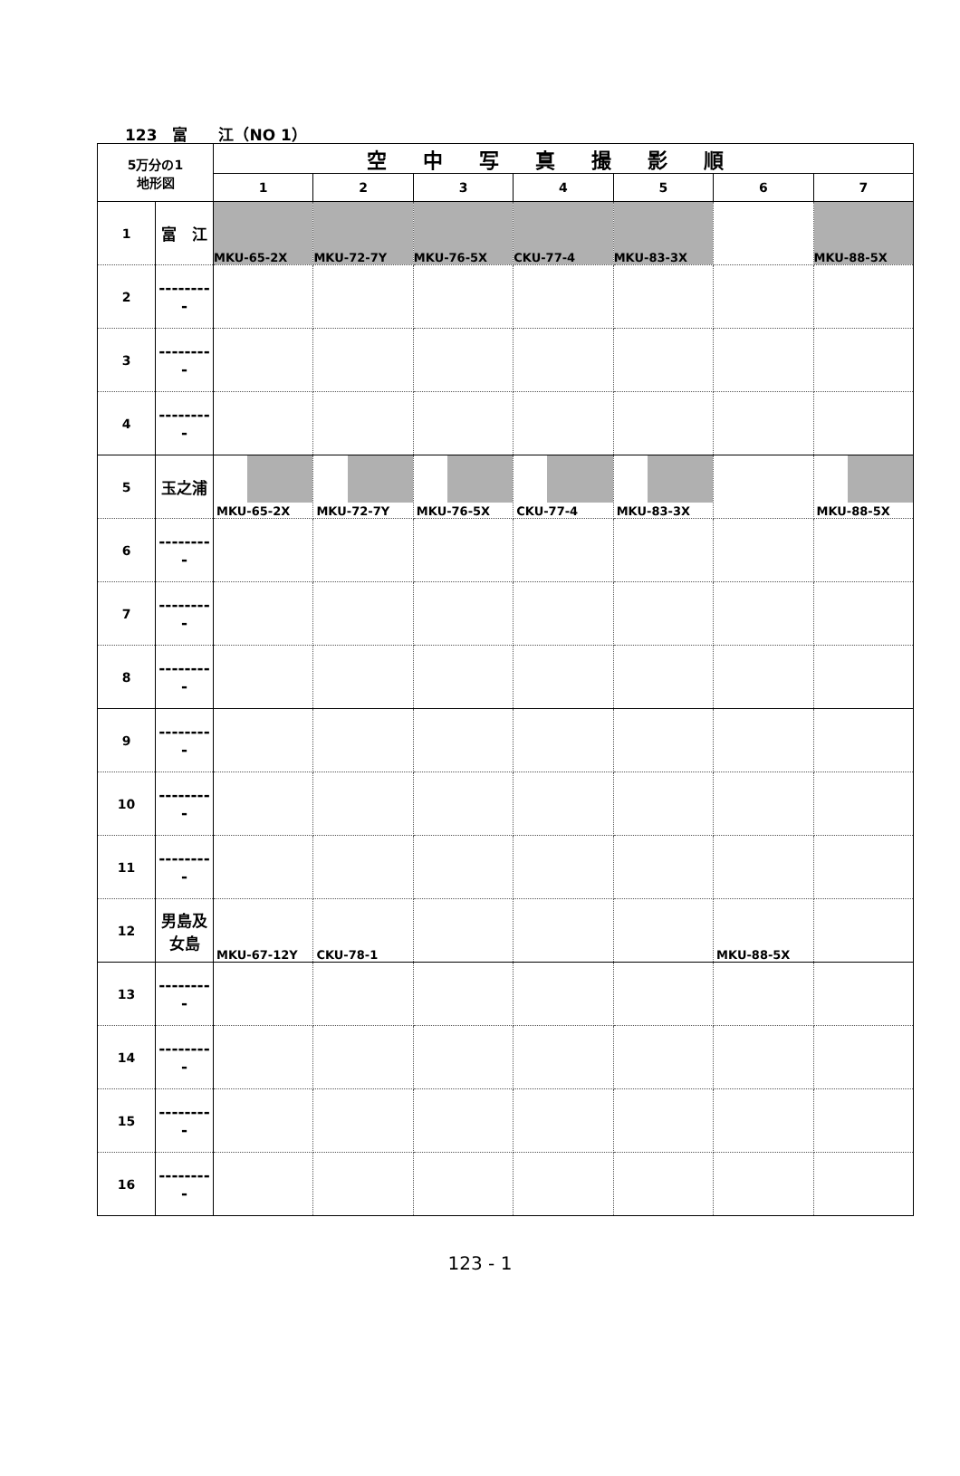123　富　　江（NO 1）
| 5万分の1 地形図 | | 空中写真撮影順 | | | | | | |
| --- | --- | --- | --- | --- | --- | --- | --- | --- |
| | | 1 | 2 | 3 | 4 | 5 | 6 | 7 |
| 1 | 富 江 | MKU-65-2X | MKU-72-7Y | MKU-76-5X | CKU-77-4 | MKU-83-3X | | MKU-88-5X |
| 2 | --------- | | | | | | | |
| 3 | --------- | | | | | | | |
| 4 | --------- | | | | | | | |
| 5 | 玉之浦 | MKU-65-2X | MKU-72-7Y | MKU-76-5X | CKU-77-4 | MKU-83-3X | | MKU-88-5X |
| 6 | --------- | | | | | | | |
| 7 | --------- | | | | | | | |
| 8 | --------- | | | | | | | |
| 9 | --------- | | | | | | | |
| 10 | --------- | | | | | | | |
| 11 | --------- | | | | | | | |
| 12 | 男島及女島 | MKU-67-12Y | CKU-78-1 | | | | MKU-88-5X | |
| 13 | --------- | | | | | | | |
| 14 | --------- | | | | | | | |
| 15 | --------- | | | | | | | |
| 16 | --------- | | | | | | | |
123 - 1